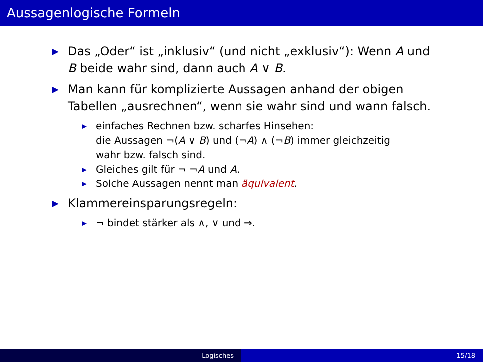Aussagenlogische Formeln
▶ Das „Oder“ ist „inklusiv“ (und nicht „exklusiv“): Wenn A und
B beide wahr sind, dann auch A ∨ B.
▶ Man kann für komplizierte Aussagen anhand der obigen
Tabellen „ausrechnen“, wenn sie wahr sind und wann falsch.
▶ einfaches Rechnen bzw. scharfes Hinsehen:
die Aussagen ¬(A ∨ B) und (¬A) ∧ (¬B) immer gleichzeitig
wahr bzw. falsch sind.
▶ Gleiches gilt für ¬ ¬A und A.
▶ Solche Aussagen nennt man äquivalent.
▶ Klammereinsparungsregeln:
▶ ¬ bindet stärker als ∧, ∨ und ⇒.
Logisches 15/18